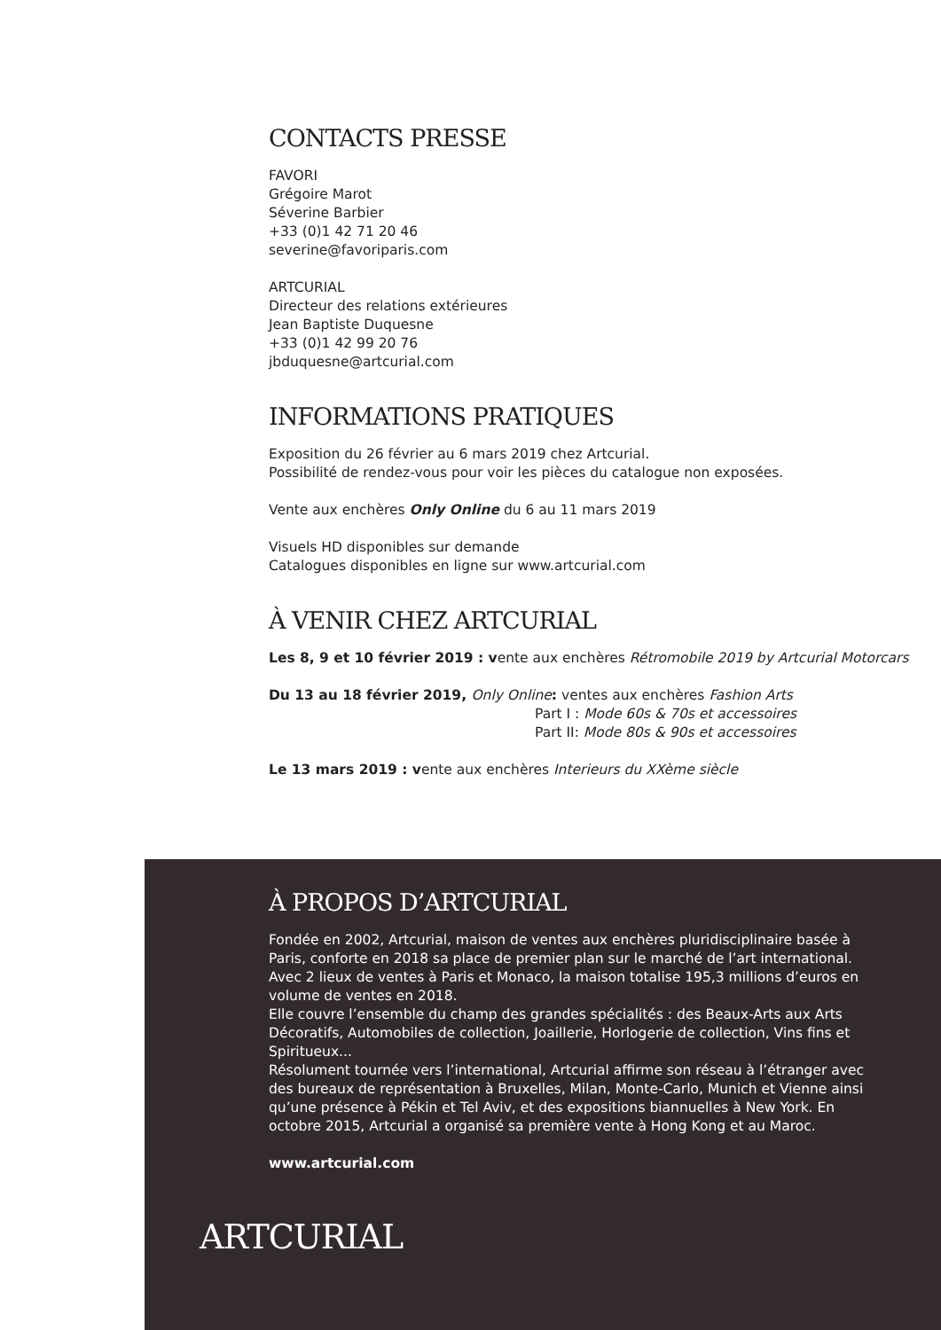CONTACTS PRESSE
FAVORI
Grégoire Marot
Séverine Barbier
+33 (0)1 42 71 20 46
severine@favoriparis.com
ARTCURIAL
Directeur des relations extérieures
Jean Baptiste Duquesne
+33 (0)1 42 99 20 76
jbduquesne@artcurial.com
INFORMATIONS PRATIQUES
Exposition du 26 février au 6 mars 2019 chez Artcurial.
Possibilité de rendez-vous pour voir les pièces du catalogue non exposées.
Vente aux enchères Only Online du 6 au 11 mars 2019
Visuels HD disponibles sur demande
Catalogues disponibles en ligne sur www.artcurial.com
À VENIR CHEZ ARTCURIAL
Les 8, 9 et 10 février 2019 : vente aux enchères Rétromobile 2019 by Artcurial Motorcars
Du 13 au 18 février 2019, Only Online: ventes aux enchères Fashion Arts
Part I : Mode 60s & 70s et accessoires
Part II: Mode 80s & 90s et accessoires
Le 13 mars 2019 : vente aux enchères Interieurs du XXème siècle
À PROPOS D’ARTCURIAL
Fondée en 2002, Artcurial, maison de ventes aux enchères pluridisciplinaire basée à Paris, conforte en 2018 sa place de premier plan sur le marché de l’art international. Avec 2 lieux de ventes à Paris et Monaco, la maison totalise 195,3 millions d’euros en volume de ventes en 2018.
Elle couvre l’ensemble du champ des grandes spécialités : des Beaux-Arts aux Arts Décoratifs, Automobiles de collection, Joaillerie, Horlogerie de collection, Vins fins et Spiritueux...
Résolument tournée vers l’international, Artcurial affirme son réseau à l’étranger avec des bureaux de représentation à Bruxelles, Milan, Monte-Carlo, Munich et Vienne ainsi qu’une présence à Pékin et Tel Aviv, et des expositions biannuelles à New York. En octobre 2015, Artcurial a organisé sa première vente à Hong Kong et au Maroc.
www.artcurial.com
ARTCURIAL